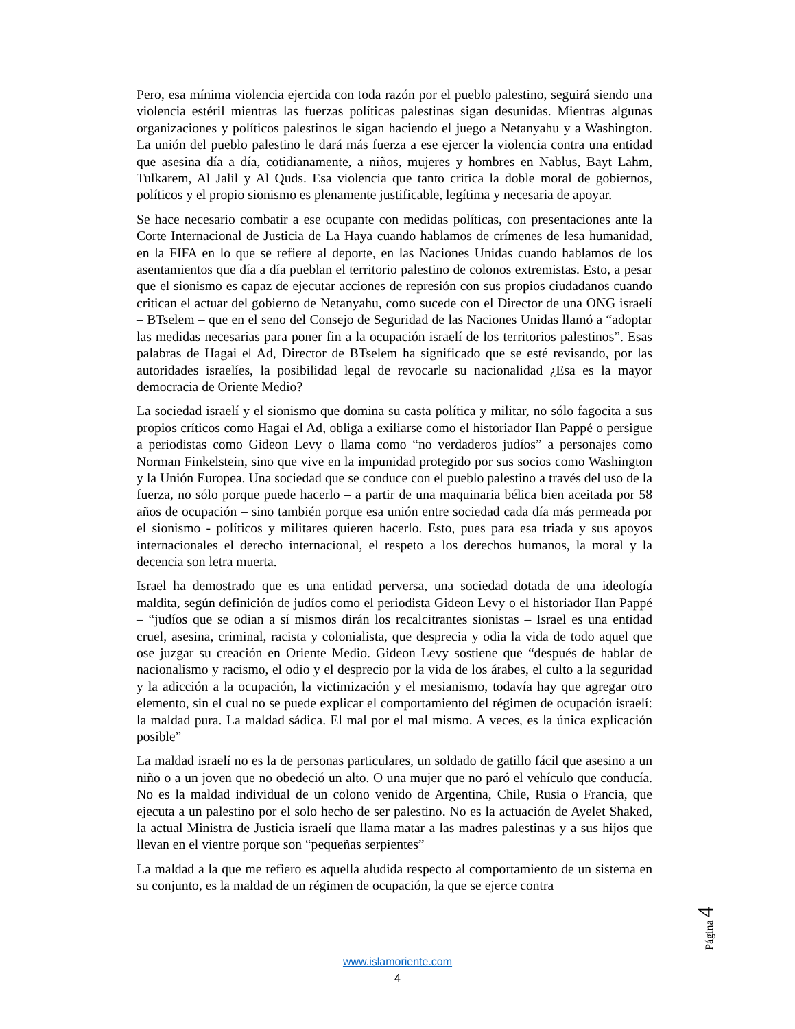Pero, esa mínima violencia ejercida con toda razón por el pueblo palestino, seguirá siendo una violencia estéril mientras las fuerzas políticas palestinas sigan desunidas. Mientras algunas organizaciones y políticos palestinos le sigan haciendo el juego a Netanyahu y a Washington. La unión del pueblo palestino le dará más fuerza a ese ejercer la violencia contra una entidad que asesina día a día, cotidianamente, a niños, mujeres y hombres en Nablus, Bayt Lahm, Tulkarem, Al Jalil y Al Quds. Esa violencia que tanto critica la doble moral de gobiernos, políticos y el propio sionismo es plenamente justificable, legítima y necesaria de apoyar.
Se hace necesario combatir a ese ocupante con medidas políticas, con presentaciones ante la Corte Internacional de Justicia de La Haya cuando hablamos de crímenes de lesa humanidad, en la FIFA en lo que se refiere al deporte, en las Naciones Unidas cuando hablamos de los asentamientos que día a día pueblan el territorio palestino de colonos extremistas. Esto, a pesar que el sionismo es capaz de ejecutar acciones de represión con sus propios ciudadanos cuando critican el actuar del gobierno de Netanyahu, como sucede con el Director de una ONG israelí – BTselem – que en el seno del Consejo de Seguridad de las Naciones Unidas llamó a “adoptar las medidas necesarias para poner fin a la ocupación israelí de los territorios palestinos”. Esas palabras de Hagai el Ad, Director de BTselem ha significado que se esté revisando, por las autoridades israelíes, la posibilidad legal de revocarle su nacionalidad ¿Esa es la mayor democracia de Oriente Medio?
La sociedad israelí y el sionismo que domina su casta política y militar, no sólo fagocita a sus propios críticos como Hagai el Ad, obliga a exiliarse como el historiador Ilan Pappé o persigue a periodistas como Gideon Levy o llama como “no verdaderos judíos” a personajes como Norman Finkelstein, sino que vive en la impunidad protegido por sus socios como Washington y la Unión Europea. Una sociedad que se conduce con el pueblo palestino a través del uso de la fuerza, no sólo porque puede hacerlo – a partir de una maquinaria bélica bien aceitada por 58 años de ocupación – sino también porque esa unión entre sociedad cada día más permeada por el sionismo - políticos y militares quieren hacerlo. Esto, pues para esa triada y sus apoyos internacionales el derecho internacional, el respeto a los derechos humanos, la moral y la decencia son letra muerta.
Israel ha demostrado que es una entidad perversa, una sociedad dotada de una ideología maldita, según definición de judíos como el periodista Gideon Levy o el historiador Ilan Pappé – “judíos que se odian a sí mismos dirán los recalcitrantes sionistas – Israel es una entidad cruel, asesina, criminal, racista y colonialista, que desprecia y odia la vida de todo aquel que ose juzgar su creación en Oriente Medio. Gideon Levy sostiene que “después de hablar de nacionalismo y racismo, el odio y el desprecio por la vida de los árabes, el culto a la seguridad y la adicción a la ocupación, la victimización y el mesianismo, todavía hay que agregar otro elemento, sin el cual no se puede explicar el comportamiento del régimen de ocupación israelí: la maldad pura. La maldad sádica. El mal por el mal mismo. A veces, es la única explicación posible”
La maldad israelí no es la de personas particulares, un soldado de gatillo fácil que asesino a un niño o a un joven que no obedeció un alto. O una mujer que no paró el vehículo que conducía. No es la maldad individual de un colono venido de Argentina, Chile, Rusia o Francia, que ejecuta a un palestino por el solo hecho de ser palestino. No es la actuación de Ayelet Shaked, la actual Ministra de Justicia israelí que llama matar a las madres palestinas y a sus hijos que llevan en el vientre porque son “pequeñas serpientes”
La maldad a la que me refiero es aquella aludida respecto al comportamiento de un sistema en su conjunto, es la maldad de un régimen de ocupación, la que se ejerce contra
Página 4
www.islamoriente.com
4